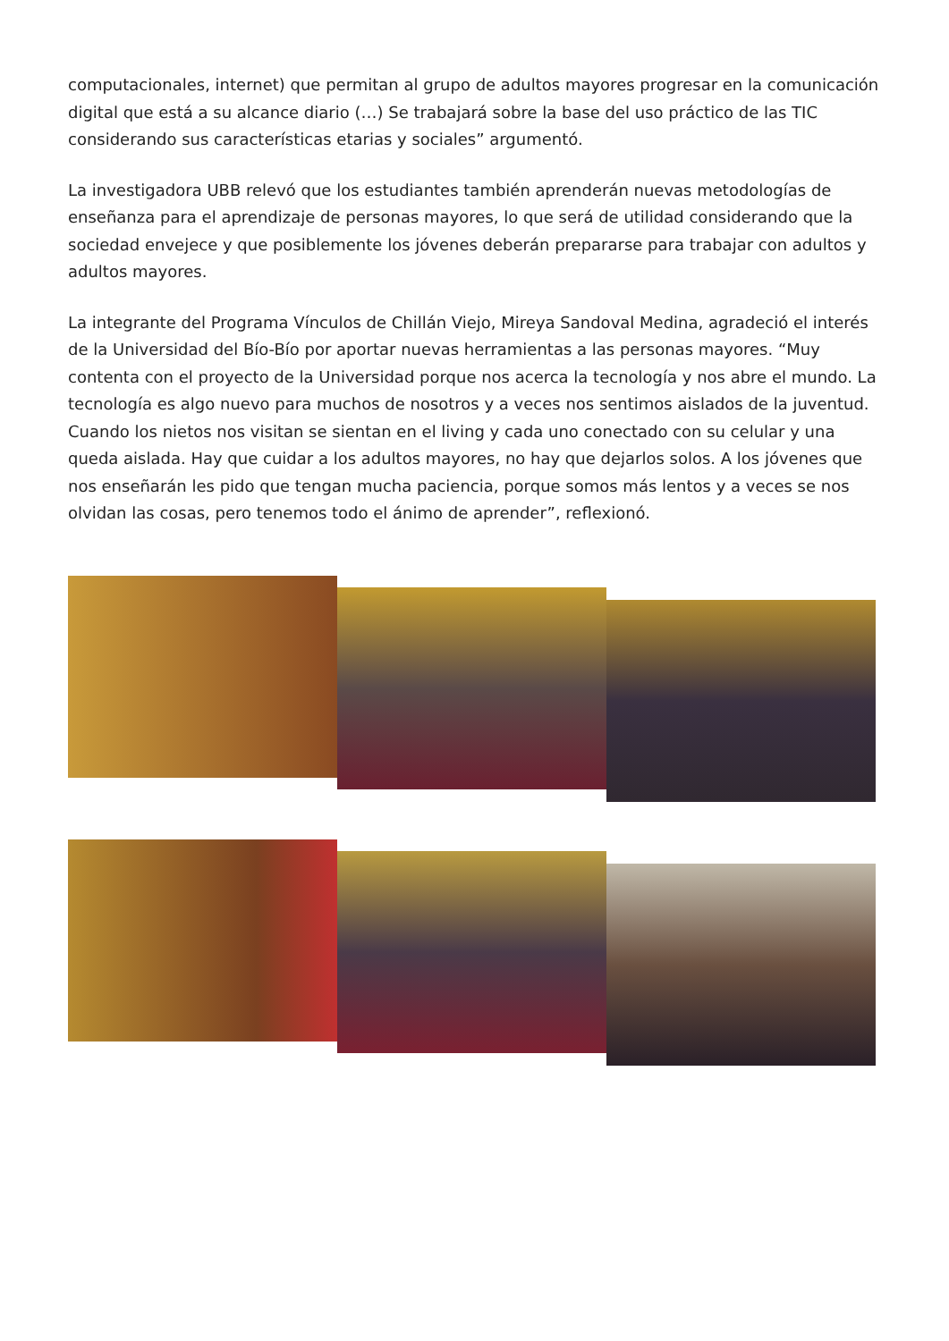computacionales, internet) que permitan al grupo de adultos mayores progresar en la comunicación digital que está a su alcance diario (…) Se trabajará sobre la base del uso práctico de las TIC considerando sus características etarias y sociales” argumentó.
La investigadora UBB relevó que los estudiantes también aprenderán nuevas metodologías de enseñanza para el aprendizaje de personas mayores, lo que será de utilidad considerando que la sociedad envejece y que posiblemente los jóvenes deberán prepararse para trabajar con adultos y adultos mayores.
La integrante del Programa Vínculos de Chillán Viejo, Mireya Sandoval Medina, agradeció el interés de la Universidad del Bío-Bío por aportar nuevas herramientas a las personas mayores. “Muy contenta con el proyecto de la Universidad porque nos acerca la tecnología y nos abre el mundo. La tecnología es algo nuevo para muchos de nosotros y a veces nos sentimos aislados de la juventud. Cuando los nietos nos visitan se sientan en el living y cada uno conectado con su celular y una queda aislada. Hay que cuidar a los adultos mayores, no hay que dejarlos solos. A los jóvenes que nos enseñarán les pido que tengan mucha paciencia, porque somos más lentos y a veces se nos olvidan las cosas, pero tenemos todo el ánimo de aprender”, reflexionó.